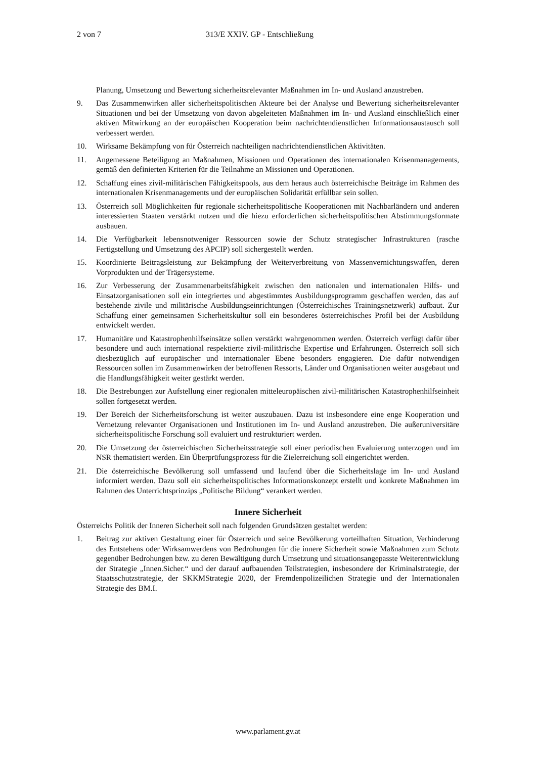2 von 7 313/E XXIV. GP - Entschließung
Planung, Umsetzung und Bewertung sicherheitsrelevanter Maßnahmen im In- und Ausland anzustreben.
9. Das Zusammenwirken aller sicherheitspolitischen Akteure bei der Analyse und Bewertung sicherheitsrelevanter Situationen und bei der Umsetzung von davon abgeleiteten Maßnahmen im In- und Ausland einschließlich einer aktiven Mitwirkung an der europäischen Kooperation beim nachrichtendienstlichen Informationsaustausch soll verbessert werden.
10. Wirksame Bekämpfung von für Österreich nachteiligen nachrichtendienstlichen Aktivitäten.
11. Angemessene Beteiligung an Maßnahmen, Missionen und Operationen des internationalen Krisenmanagements, gemäß den definierten Kriterien für die Teilnahme an Missionen und Operationen.
12. Schaffung eines zivil-militärischen Fähigkeitspools, aus dem heraus auch österreichische Beiträge im Rahmen des internationalen Krisenmanagements und der europäischen Solidarität erfüllbar sein sollen.
13. Österreich soll Möglichkeiten für regionale sicherheitspolitische Kooperationen mit Nachbarländern und anderen interessierten Staaten verstärkt nutzen und die hiezu erforderlichen sicherheitspolitischen Abstimmungsformate ausbauen.
14. Die Verfügbarkeit lebensnotweniger Ressourcen sowie der Schutz strategischer Infrastrukturen (rasche Fertigstellung und Umsetzung des APCIP) soll sichergestellt werden.
15. Koordinierte Beitragsleistung zur Bekämpfung der Weiterverbreitung von Massenvernichtungswaffen, deren Vorprodukten und der Trägersysteme.
16. Zur Verbesserung der Zusammenarbeitsfähigkeit zwischen den nationalen und internationalen Hilfs- und Einsatzorganisationen soll ein integriertes und abgestimmtes Ausbildungsprogramm geschaffen werden, das auf bestehende zivile und militärische Ausbildungseinrichtungen (Österreichisches Trainingsnetzwerk) aufbaut. Zur Schaffung einer gemeinsamen Sicherheitskultur soll ein besonderes österreichisches Profil bei der Ausbildung entwickelt werden.
17. Humanitäre und Katastrophenhilfseinsätze sollen verstärkt wahrgenommen werden. Österreich verfügt dafür über besondere und auch international respektierte zivil-militärische Expertise und Erfahrungen. Österreich soll sich diesbezüglich auf europäischer und internationaler Ebene besonders engagieren. Die dafür notwendigen Ressourcen sollen im Zusammenwirken der betroffenen Ressorts, Länder und Organisationen weiter ausgebaut und die Handlungsfähigkeit weiter gestärkt werden.
18. Die Bestrebungen zur Aufstellung einer regionalen mitteleuropäischen zivil-militärischen Katastrophenhilfseinheit sollen fortgesetzt werden.
19. Der Bereich der Sicherheitsforschung ist weiter auszubauen. Dazu ist insbesondere eine enge Kooperation und Vernetzung relevanter Organisationen und Institutionen im In- und Ausland anzustreben. Die außeruniversitäre sicherheitspolitische Forschung soll evaluiert und restrukturiert werden.
20. Die Umsetzung der österreichischen Sicherheitsstrategie soll einer periodischen Evaluierung unterzogen und im NSR thematisiert werden. Ein Überprüfungsprozess für die Zielerreichung soll eingerichtet werden.
21. Die österreichische Bevölkerung soll umfassend und laufend über die Sicherheitslage im In- und Ausland informiert werden. Dazu soll ein sicherheitspolitisches Informationskonzept erstellt und konkrete Maßnahmen im Rahmen des Unterrichtsprinzips „Politische Bildung“ verankert werden.
Innere Sicherheit
Österreichs Politik der Inneren Sicherheit soll nach folgenden Grundsätzen gestaltet werden:
1. Beitrag zur aktiven Gestaltung einer für Österreich und seine Bevölkerung vorteilhaften Situation, Verhinderung des Entstehens oder Wirksamwerdens von Bedrohungen für die innere Sicherheit sowie Maßnahmen zum Schutz gegenüber Bedrohungen bzw. zu deren Bewältigung durch Umsetzung und situationsangepasste Weiterentwicklung der Strategie „Innen.Sicher.“ und der darauf aufbauenden Teilstrategien, insbesondere der Kriminalstrategie, der Staatsschutzstrategie, der SKKMStrategie 2020, der Fremdenpolizeilichen Strategie und der Internationalen Strategie des BM.I.
www.parlament.gv.at